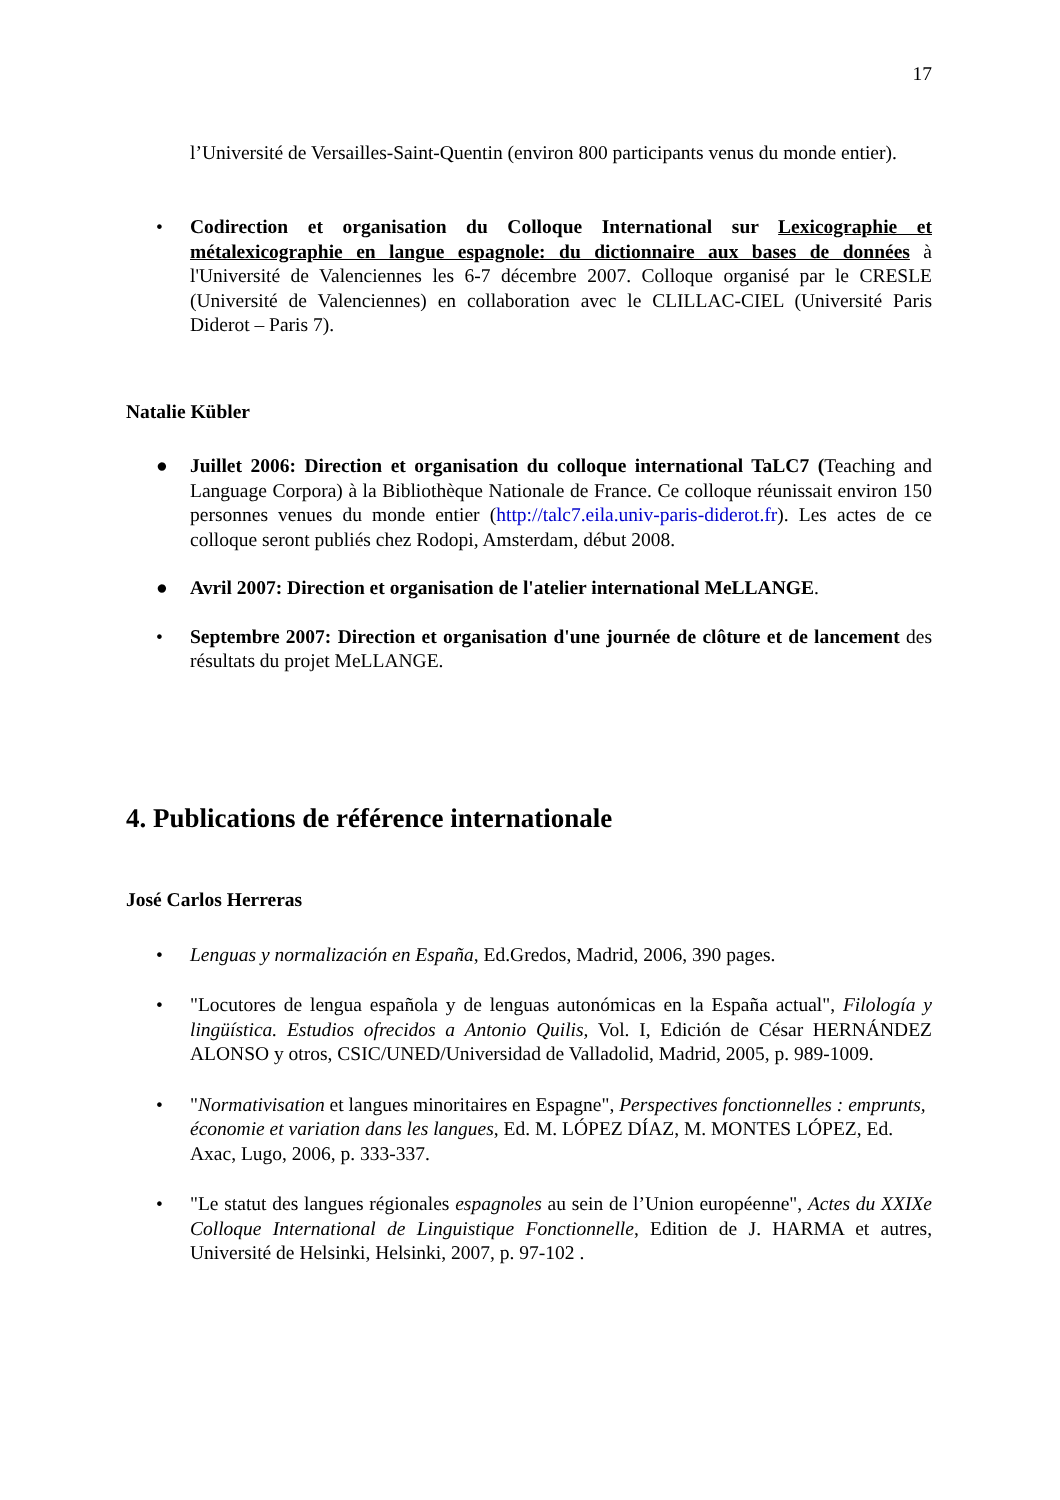17
l’Université de Versailles-Saint-Quentin (environ 800 participants venus du monde entier).
• Codirection et organisation du Colloque International sur Lexicographie et métalexicographie en langue espagnole: du dictionnaire aux bases de données à l'Université de Valenciennes les 6-7 décembre 2007. Colloque organisé par le CRESLE (Université de Valenciennes) en collaboration avec le CLILLAC-CIEL (Université Paris Diderot – Paris 7).
Natalie Kübler
● Juillet 2006: Direction et organisation du colloque international TaLC7 (Teaching and Language Corpora) à la Bibliothèque Nationale de France. Ce colloque réunissait environ 150 personnes venues du monde entier (http://talc7.eila.univ-paris-diderot.fr). Les actes de ce colloque seront publiés chez Rodopi, Amsterdam, début 2008.
● Avril 2007: Direction et organisation de l'atelier international MeLLANGE.
• Septembre 2007: Direction et organisation d'une journée de clôture et de lancement des résultats du projet MeLLANGE.
4. Publications de référence internationale
José Carlos Herreras
• Lenguas y normalización en España, Ed.Gredos, Madrid, 2006, 390 pages.
• "Locutores de lengua española y de lenguas autonómicas en la España actual", Filología y lingüística. Estudios ofrecidos a Antonio Quilis, Vol. I, Edición de César HERNÁNDEZ ALONSO y otros, CSIC/UNED/Universidad de Valladolid, Madrid, 2005, p. 989-1009.
• "Normativisation et langues minoritaires en Espagne", Perspectives fonctionnelles : emprunts, économie et variation dans les langues, Ed. M. LÓPEZ DÍAZ, M. MONTES LÓPEZ, Ed. Axac, Lugo, 2006, p. 333-337.
• "Le statut des langues régionales espagnoles au sein de l’Union européenne", Actes du XXIXe Colloque International de Linguistique Fonctionnelle, Edition de J. HARMA et autres, Université de Helsinki, Helsinki, 2007, p. 97-102 .